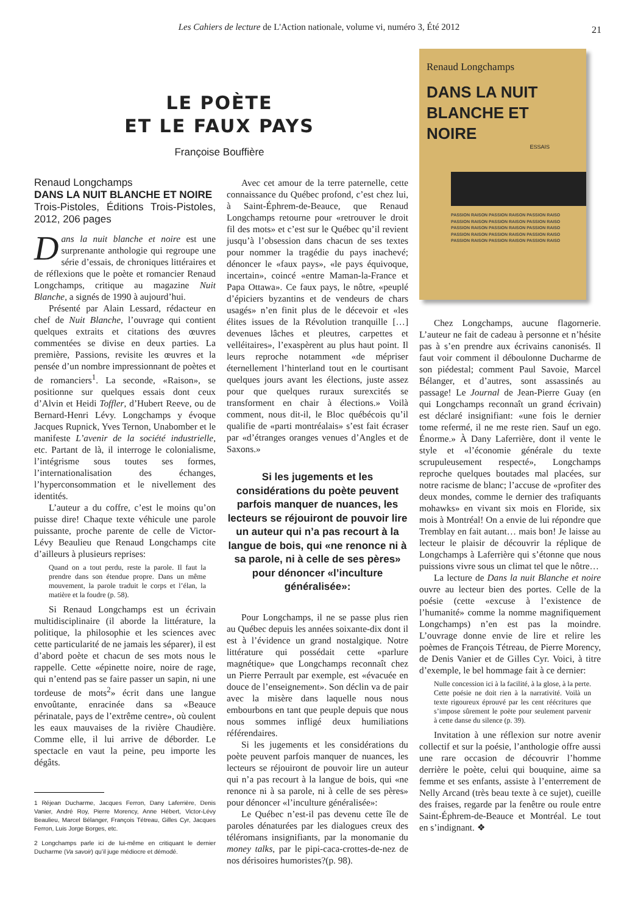Les Cahiers de lecture de L'Action nationale, volume vi, numéro 3, Été 2012 21
LE POÈTE
ET LE FAUX PAYS
Françoise Bouffière
Renaud Longchamps
DANS LA NUIT
BLANCHE ET NOIRE
ESSAIS
PASSION RAISON PASSION RAISON PASSION RAISO
PASSION RAISON PASSION RAISON PASSION RAISO
PASSION RAISON PASSION RAISON PASSION RAISO
PASSION RAISON PASSION RAISON PASSION RAISO
PASSION RAISON PASSION RAISON PASSION RAISO
Renaud Longchamps
DANS LA NUIT BLANCHE ET NOIRE
Trois-Pistoles, Éditions Trois-Pistoles, 2012, 206 pages
Dans la nuit blanche et noire est une surprenante anthologie qui regroupe une série d’essais, de chroniques littéraires et de réflexions que le poète et romancier Renaud Longchamps, critique au magazine Nuit Blanche, a signés de 1990 à aujourd’hui.
Présenté par Alain Lessard, rédacteur en chef de Nuit Blanche, l’ouvrage qui contient quelques extraits et citations des œuvres commentées se divise en deux parties. La première, Passions, revisite les œuvres et la pensée d’un nombre impressionnant de poètes et de romanciers<sup>1</sup>. La seconde, «Raison», se positionne sur quelques essais dont ceux d’Alvin et Heidi Toffler, d’Hubert Reeve, ou de Bernard-Henri Lévy. Longchamps y évoque Jacques Rupnick, Yves Ternon, Unabomber et le manifeste L’avenir de la société industrielle, etc. Partant de là, il interroge le colonialisme, l’intégrisme sous toutes ses formes, l’internationalisation des échanges, l’hyperconsommation et le nivellement des identités.
L’auteur a du coffre, c’est le moins qu’on puisse dire! Chaque texte véhicule une parole puissante, proche parente de celle de Victor-Lévy Beaulieu que Renaud Longchamps cite d’ailleurs à plusieurs reprises:
Quand on a tout perdu, reste la parole. Il faut la prendre dans son étendue propre. Dans un même mouvement, la parole traduit le corps et l’élan, la matière et la foudre (p. 58).
Si Renaud Longchamps est un écrivain multidisciplinaire (il aborde la littérature, la politique, la philosophie et les sciences avec cette particularité de ne jamais les séparer), il est d’abord poète et chacun de ses mots nous le rappelle. Cette «épinette noire, noire de rage, qui n’entend pas se faire passer un sapin, ni une tordeuse de mots<sup>2</sup>» écrit dans une langue envoûtante, enracinée dans sa «Beauce périnatale, pays de l’extrême centre», où coulent les eaux mauvaises de la rivière Chaudière. Comme elle, il lui arrive de déborder. Le spectacle en vaut la peine, peu importe les dégâts.
1 Réjean Ducharme, Jacques Ferron, Dany Laferrière, Denis Vanier, André Roy, Pierre Morency, Anne Hébert, Victor-Lévy Beaulieu, Marcel Bélanger, François Tétreau, Gilles Cyr, Jacques Ferron, Luis Jorge Borges, etc.
2 Longchamps parle ici de lui-même en critiquant le dernier Ducharme (Va savoir) qu’il juge médiocre et démodé.
Avec cet amour de la terre paternelle, cette connaissance du Québec profond, c’est chez lui, à Saint-Éphrem-de-Beauce, que Renaud Longchamps retourne pour «retrouver le droit fil des mots» et c’est sur le Québec qu’il revient jusqu’à l’obsession dans chacun de ses textes pour nommer la tragédie du pays inachevé; dénoncer le «faux pays», «le pays équivoque, incertain», coincé «entre Maman-la-France et Papa Ottawa». Ce faux pays, le nôtre, «peuplé d’épiciers byzantins et de vendeurs de chars usagés» n’en finit plus de le décevoir et «les élites issues de la Révolution tranquille […] devenues lâches et pleutres, carpettes et velléitaires», l’exaspèrent au plus haut point. Il leurs reproche notamment «de mépriser éternellement l’hinterland tout en le courtisant quelques jours avant les élections, juste assez pour que quelques ruraux surexcités se transforment en chair à élections.» Voilà comment, nous dit-il, le Bloc québécois qu’il qualifie de «parti montréalais» s’est fait écraser par «d’étranges oranges venues d’Angles et de Saxons.»
Si les jugements et les considérations du poète peuvent parfois manquer de nuances, les lecteurs se réjouiront de pouvoir lire un auteur qui n’a pas recourt à la langue de bois, qui «ne renonce ni à sa parole, ni à celle de ses pères» pour dénoncer «l’inculture généralisée»:
Pour Longchamps, il ne se passe plus rien au Québec depuis les années soixante-dix dont il est à l’évidence un grand nostalgique. Notre littérature qui possédait cette «parlure magnétique» que Longchamps reconnaît chez un Pierre Perrault par exemple, est «évacuée en douce de l’enseignement». Son déclin va de pair avec la misère dans laquelle nous nous embourbons en tant que peuple depuis que nous nous sommes infligé deux humiliations référendaires.
Si les jugements et les considérations du poète peuvent parfois manquer de nuances, les lecteurs se réjouiront de pouvoir lire un auteur qui n’a pas recourt à la langue de bois, qui «ne renonce ni à sa parole, ni à celle de ses pères» pour dénoncer «l’inculture généralisée»:
Le Québec n’est-il pas devenu cette île de paroles dénaturées par les dialogues creux des téléromans insignifiants, par la monomanie du money talks, par le pipi-caca-crottes-de-nez de nos dérisoires humoristes?(p. 98).
Chez Longchamps, aucune flagornerie. L’auteur ne fait de cadeau à personne et n’hésite pas à s’en prendre aux écrivains canonisés. Il faut voir comment il déboulonne Ducharme de son piédestal; comment Paul Savoie, Marcel Bélanger, et d’autres, sont assassinés au passage! Le Journal de Jean-Pierre Guay (en qui Longchamps reconnaît un grand écrivain) est déclaré insignifiant: «une fois le dernier tome refermé, il ne me reste rien. Sauf un ego. Énorme.» À Dany Laferrière, dont il vente le style et «l’économie générale du texte scrupuleusement respecté», Longchamps reproche quelques boutades mal placées, sur notre racisme de blanc; l’accuse de «profiter des deux mondes, comme le dernier des trafiquants mohawks» en vivant six mois en Floride, six mois à Montréal! On a envie de lui répondre que Tremblay en fait autant… mais bon! Je laisse au lecteur le plaisir de découvrir la réplique de Longchamps à Laferrière qui s’étonne que nous puissions vivre sous un climat tel que le nôtre…
La lecture de Dans la nuit Blanche et noire ouvre au lecteur bien des portes. Celle de la poésie (cette «excuse à l’existence de l’humanité» comme la nomme magnifiquement Longchamps) n’en est pas la moindre. L’ouvrage donne envie de lire et relire les poèmes de François Tétreau, de Pierre Morency, de Denis Vanier et de Gilles Cyr. Voici, à titre d’exemple, le bel hommage fait à ce dernier:
Nulle concession ici à la facilité, à la glose, à la perte. Cette poésie ne doit rien à la narrativité. Voilà un texte rigoureux éprouvé par les cent réécritures que s’impose sûrement le poète pour seulement parvenir à cette danse du silence (p. 39).
Invitation à une réflexion sur notre avenir collectif et sur la poésie, l’anthologie offre aussi une rare occasion de découvrir l’homme derrière le poète, celui qui bouquine, aime sa femme et ses enfants, assiste à l’enterrement de Nelly Arcand (très beau texte à ce sujet), cueille des fraises, regarde par la fenêtre ou roule entre Saint-Éphrem-de-Beauce et Montréal. Le tout en s’indignant. ❖